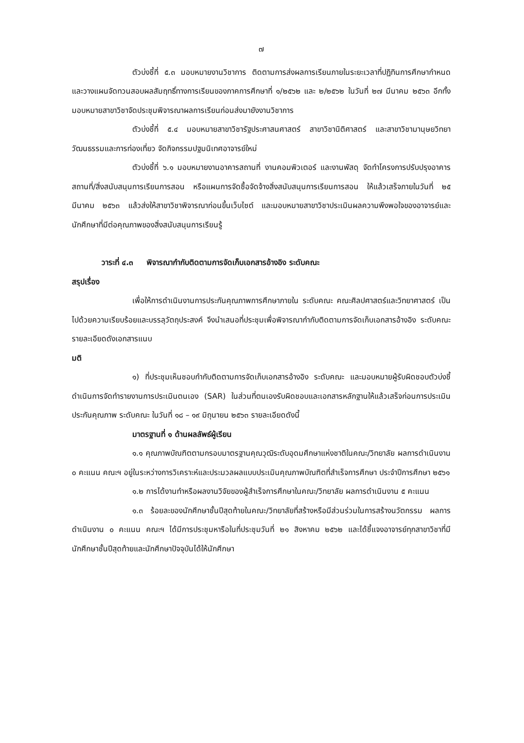๗
ตัวบ่งชี้ที่ ๕.๓ มอบหมายงานวิชาการ ติดตามการส่งผลการเรียนภายในระยะเวลาที่ปฏิทินการศึกษากำหนด และวางแผนจัดทวนสอบผลสัมฤทธิ์ทางการเรียนของภาคการศึกษาที่ ๑/๒๕๖๒ และ ๒/๒๕๖๒ ในวันที่ ๒๗ มีนาคม ๒๕๖๓ อีกทั้ง มอบหมายสาขาวิชาจัดประชุมพิจารณาผลการเรียนก่อนส่งมายังงานวิชาการ
ตัวบ่งชี้ที่ ๕.๔ มอบหมายสาขาวิชารัฐประศาสนศาสตร์ สาขาวิชานิติศาสตร์ และสาขาวิชามานุษยวิทยาวัฒนธรรมและการท่องเที่ยว จัดกิจกรรมปฐมนิเทศอาจารย์ใหม่
ตัวบ่งชี้ที่ ๖.๑ มอบหมายงานอาคารสถานที่ งานคอมพิวเตอร์ และงานพัสดุ จัดทำโครงการปรับปรุงอาคารสถานที่/สิ่งสนับสนุนการเรียนการสอน หรือแผนการจัดซื้อจัดจ้างสิ่งสนับสนุนการเรียนการสอน ให้แล้วเสร็จภายในวันที่ ๒๕ มีนาคม ๒๕๖๓ แล้วส่งให้สาขาวิชาพิจารณาก่อนขึ้นเว็บไซต์ และมอบหมายสาขาวิชาประเมินผลความพึงพอใจของอาจารย์และนักศึกษาที่มีต่อคุณภาพของสิ่งสนับสนุนการเรียนรู้
วาระที่ ๔.๓ พิจารณากำกับติดตามการจัดเก็บเอกสารอ้างอิง ระดับคณะ
สรุปเรื่อง
เพื่อให้การดำเนินงานการประกันคุณภาพการศึกษาภายใน ระดับคณะ คณะศิลปศาสตร์และวิทยาศาสตร์ เป็นไปด้วยความเรียบร้อยและบรรลุวัตถุประสงค์ จึงนำเสนอที่ประชุมเพื่อพิจารณากำกับติดตามการจัดเก็บเอกสารอ้างอิง ระดับคณะ รายละเอียดดังเอกสารแนบ
มติ
๑) ที่ประชุมเห็นชอบกำกับติดตามการจัดเก็บเอกสารอ้างอิง ระดับคณะ และมอบหมายผู้รับผิดชอบตัวบ่งชี้ดำเนินการจัดทำรายงานการประเมินตนเอง (SAR) ในส่วนที่ตนเองรับผิดชอบและเอกสารหลักฐานให้แล้วเสร็จก่อนการประเมินประกันคุณภาพ ระดับคณะ ในวันที่ ๑๘ – ๑๙ มิถุนายน ๒๕๖๓ รายละเอียดดังนี้
มาตรฐานที่ ๑ ด้านผลลัพธ์ผู้เรียน
๑.๑ คุณภาพบัณฑิตตามกรอบมาตรฐานคุณวุฒิระดับอุดมศึกษาแห่งชาติในคณะ/วิทยาลัย ผลการดำเนินงาน ๐ คะแนน คณะฯ อยู่ในระหว่างการวิเคราะห์และประมวลผลแบบประเมินคุณภาพบัณฑิตที่สำเร็จการศึกษา ประจำปีการศึกษา ๒๕๖๑
๑.๒ การได้งานทำหรือผลงานวิจัยของผู้สำเร็จการศึกษาในคณะ/วิทยาลัย ผลการดำเนินงาน ๕ คะแนน
๑.๓ ร้อยละของนักศึกษาชั้นปีสุดท้ายในคณะ/วิทยาลัยที่สร้างหรือมีส่วนร่วมในการสร้างนวัตกรรม ผลการดำเนินงาน ๐ คะแนน คณะฯ ได้มีการประชุมหารือในที่ประชุมวันที่ ๒๑ สิงหาคม ๒๕๖๒ และได้ชี้แจงอาจารย์ทุกสาขาวิชาที่มีนักศึกษาชั้นปีสุดท้ายและนักศึกษาปัจจุบันได้ให้นักศึกษา